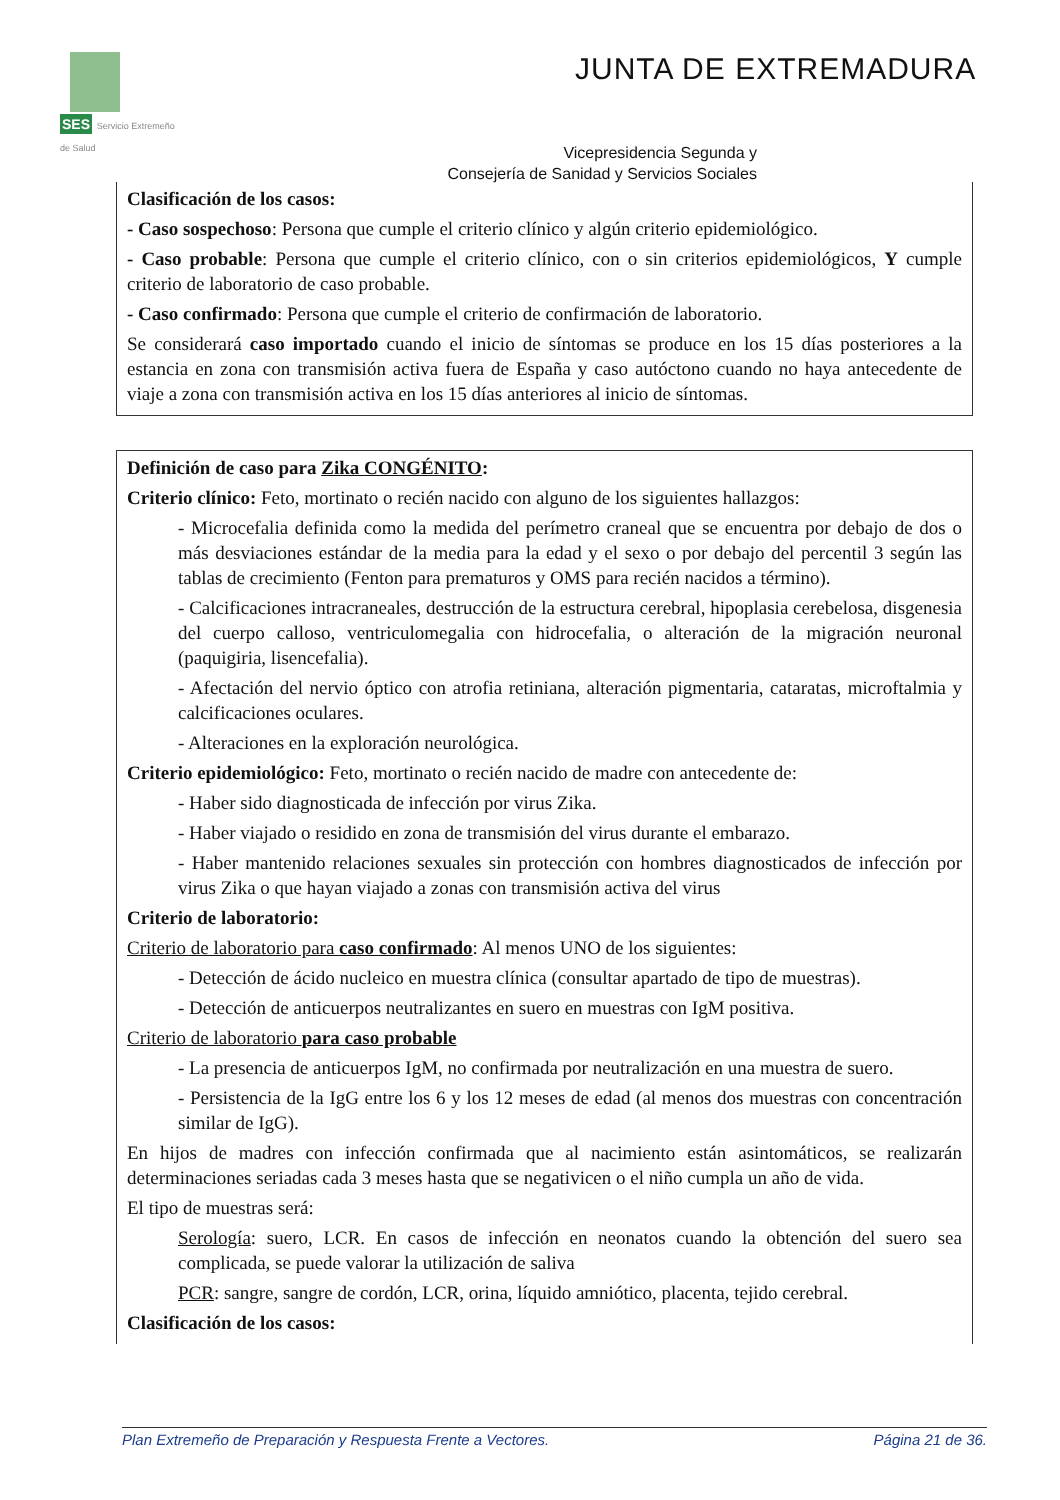SES Servicio Extremeño de Salud
JUNTA DE EXTREMADURA
Vicepresidencia Segunda y
Consejería de Sanidad y Servicios Sociales
Clasificación de los casos:
- Caso sospechoso: Persona que cumple el criterio clínico y algún criterio epidemiológico.
- Caso probable: Persona que cumple el criterio clínico, con o sin criterios epidemiológicos, Y cumple criterio de laboratorio de caso probable.
- Caso confirmado: Persona que cumple el criterio de confirmación de laboratorio.
Se considerará caso importado cuando el inicio de síntomas se produce en los 15 días posteriores a la estancia en zona con transmisión activa fuera de España y caso autóctono cuando no haya antecedente de viaje a zona con transmisión activa en los 15 días anteriores al inicio de síntomas.
Definición de caso para Zika CONGÉNITO:
Criterio clínico: Feto, mortinato o recién nacido con alguno de los siguientes hallazgos:
- Microcefalia definida como la medida del perímetro craneal que se encuentra por debajo de dos o más desviaciones estándar de la media para la edad y el sexo o por debajo del percentil 3 según las tablas de crecimiento (Fenton para prematuros y OMS para recién nacidos a término).
- Calcificaciones intracraneales, destrucción de la estructura cerebral, hipoplasia cerebelosa, disgenesia del cuerpo calloso, ventriculomegalia con hidrocefalia, o alteración de la migración neuronal (paquigiria, lisencefalia).
- Afectación del nervio óptico con atrofia retiniana, alteración pigmentaria, cataratas, microftalmia y calcificaciones oculares.
- Alteraciones en la exploración neurológica.
Criterio epidemiológico: Feto, mortinato o recién nacido de madre con antecedente de:
- Haber sido diagnosticada de infección por virus Zika.
- Haber viajado o residido en zona de transmisión del virus durante el embarazo.
- Haber mantenido relaciones sexuales sin protección con hombres diagnosticados de infección por virus Zika o que hayan viajado a zonas con transmisión activa del virus
Criterio de laboratorio:
Criterio de laboratorio para caso confirmado: Al menos UNO de los siguientes:
- Detección de ácido nucleico en muestra clínica (consultar apartado de tipo de muestras).
- Detección de anticuerpos neutralizantes en suero en muestras con IgM positiva.
Criterio de laboratorio para caso probable
- La presencia de anticuerpos IgM, no confirmada por neutralización en una muestra de suero.
- Persistencia de la IgG entre los 6 y los 12 meses de edad (al menos dos muestras con concentración similar de IgG).
En hijos de madres con infección confirmada que al nacimiento están asintomáticos, se realizarán determinaciones seriadas cada 3 meses hasta que se negativicen o el niño cumpla un año de vida.
El tipo de muestras será:
Serología: suero, LCR. En casos de infección en neonatos cuando la obtención del suero sea complicada, se puede valorar la utilización de saliva
PCR: sangre, sangre de cordón, LCR, orina, líquido amniótico, placenta, tejido cerebral.
Clasificación de los casos:
Plan Extremeño de Preparación y Respuesta Frente a Vectores. Página 21 de 36.